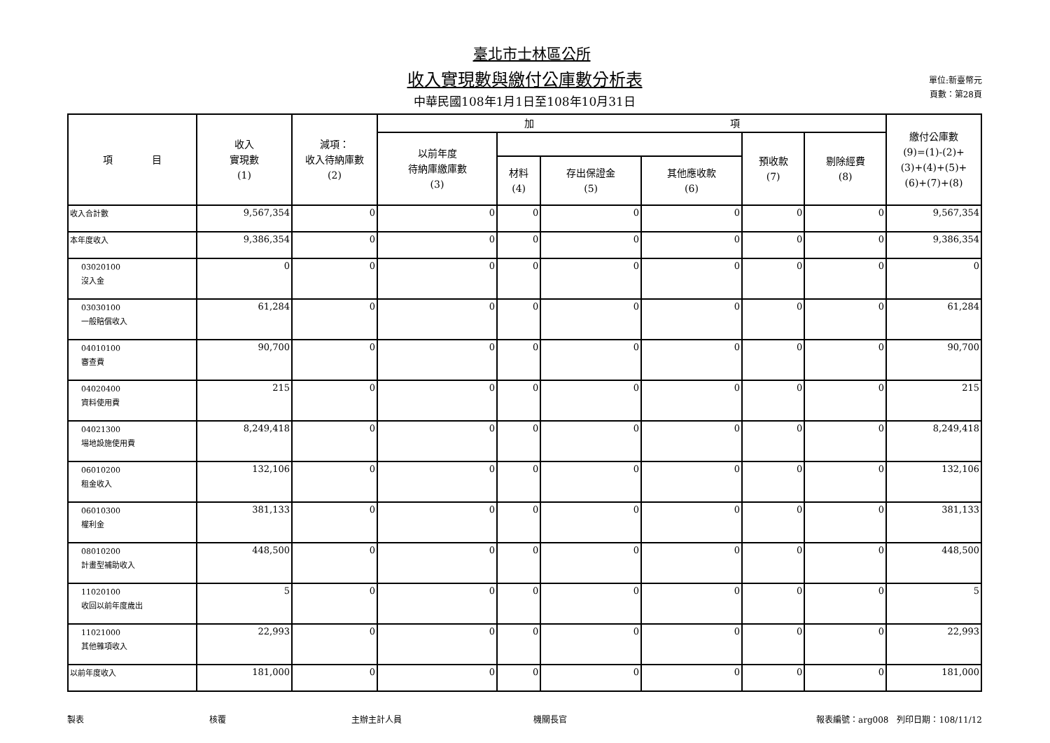臺北市士林區公所
收入實現數與繳付公庫數分析表
中華民國108年1月1日至108年10月31日
單位:新臺幣元
頁數：第28頁
| 項 目 | 收入 實現數 (1) | 減項： 收入待納庫數 (2) | 加 項 | | | | | | 繳付公庫數 (9)=(1)-(2)+ (3)+(4)+(5)+ (6)+(7)+(8) |
| --- | --- | --- | --- | --- | --- | --- | --- | --- | --- |
| | | | 以前年度 待納庫繳庫數 (3) | | | | 預收款 (7) | 剔除經費 (8) | |
| | | | | 材料 (4) | 存出保證金 (5) | 其他應收款 (6) | | | |
| 收入合計數 | 9,567,354 | 0 | 0 | 0 | 0 | 0 | 0 | 0 | 9,567,354 |
| 本年度收入 | 9,386,354 | 0 | 0 | 0 | 0 | 0 | 0 | 0 | 9,386,354 |
| 03020100 沒入金 | 0 | 0 | 0 | 0 | 0 | 0 | 0 | 0 | 0 |
| 03030100 一般賠償收入 | 61,284 | 0 | 0 | 0 | 0 | 0 | 0 | 0 | 61,284 |
| 04010100 審查費 | 90,700 | 0 | 0 | 0 | 0 | 0 | 0 | 0 | 90,700 |
| 04020400 資料使用費 | 215 | 0 | 0 | 0 | 0 | 0 | 0 | 0 | 215 |
| 04021300 場地設施使用費 | 8,249,418 | 0 | 0 | 0 | 0 | 0 | 0 | 0 | 8,249,418 |
| 06010200 租金收入 | 132,106 | 0 | 0 | 0 | 0 | 0 | 0 | 0 | 132,106 |
| 06010300 權利金 | 381,133 | 0 | 0 | 0 | 0 | 0 | 0 | 0 | 381,133 |
| 08010200 計畫型補助收入 | 448,500 | 0 | 0 | 0 | 0 | 0 | 0 | 0 | 448,500 |
| 11020100 收回以前年度歲出 | 5 | 0 | 0 | 0 | 0 | 0 | 0 | 0 | 5 |
| 11021000 其他雜項收入 | 22,993 | 0 | 0 | 0 | 0 | 0 | 0 | 0 | 22,993 |
| 以前年度收入 | 181,000 | 0 | 0 | 0 | 0 | 0 | 0 | 0 | 181,000 |
製表 核覆 主辦主計人員 機關長官 報表編號：arg008　列印日期：108/11/12